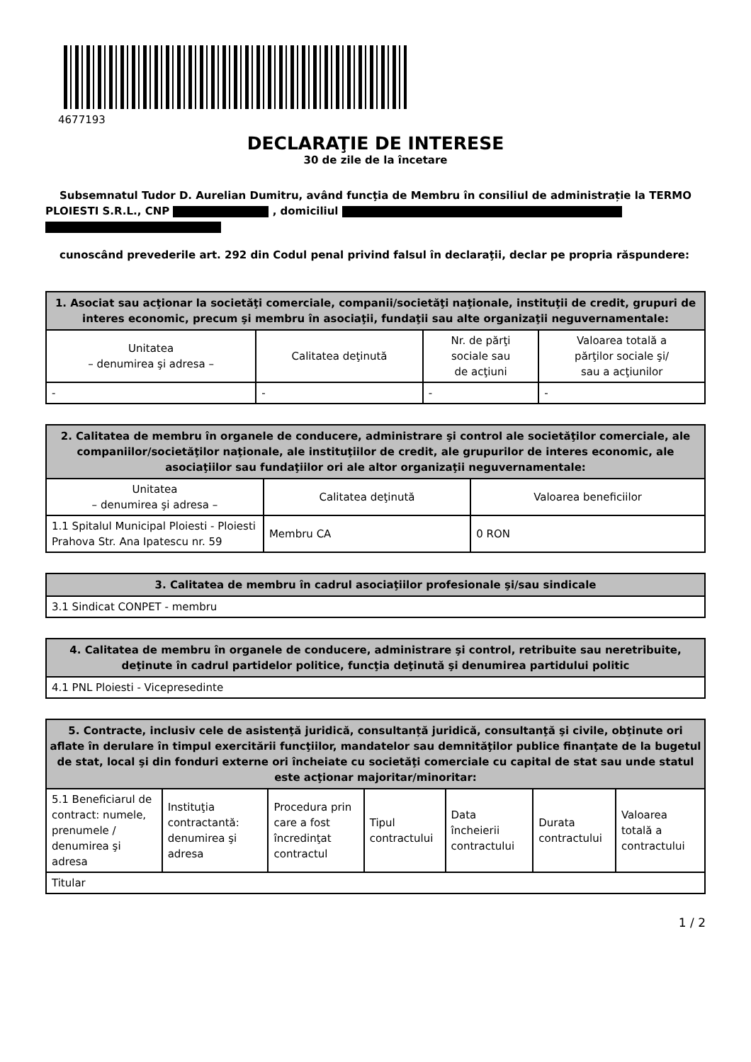4677193
DECLARAŢIE DE INTERESE
30 de zile de la încetare
Subsemnatul Tudor D. Aurelian Dumitru, având funcţia de Membru în consiliul de administrație la TERMO PLOIESTI S.R.L., CNP , domiciliul
cunoscând prevederile art. 292 din Codul penal privind falsul în declaraţii, declar pe propria răspundere:
| 1. Asociat sau acţionar la societăţi comerciale, companii/societăţi naţionale, instituţii de credit, grupuri de interes economic, precum şi membru în asociaţii, fundaţii sau alte organizaţii neguvernamentale: | | | |
| --- | --- | --- | --- |
| Unitatea – denumirea şi adresa – | Calitatea deţinută | Nr. de părţi sociale sau de acţiuni | Valoarea totală a părţilor sociale şi/ sau a acţiunilor |
| - | - | - | - |
| 2. Calitatea de membru în organele de conducere, administrare şi control ale societăţilor comerciale, ale companiilor/societăţilor naţionale, ale instituţiilor de credit, ale grupurilor de interes economic, ale asociaţiilor sau fundaţiilor ori ale altor organizaţii neguvernamentale: | | |
| --- | --- | --- |
| Unitatea – denumirea şi adresa – | Calitatea deţinută | Valoarea beneficiilor |
| 1.1 Spitalul Municipal Ploiesti - Ploiesti Prahova Str. Ana Ipatescu nr. 59 | Membru CA | 0 RON |
| 3. Calitatea de membru în cadrul asociaţiilor profesionale şi/sau sindicale |
| --- |
| 3.1 Sindicat CONPET - membru |
| 4. Calitatea de membru în organele de conducere, administrare şi control, retribuite sau neretribuite, deţinute în cadrul partidelor politice, funcţia deţinută şi denumirea partidului politic |
| --- |
| 4.1 PNL Ploiesti - Vicepresedinte |
| 5. Contracte, inclusiv cele de asistenţă juridică, consultanță juridică, consultanţă şi civile, obţinute ori aflate în derulare în timpul exercitării funcţiilor, mandatelor sau demnităţilor publice finanţate de la bugetul de stat, local şi din fonduri externe ori încheiate cu societăţi comerciale cu capital de stat sau unde statul este acţionar majoritar/minoritar: | | | | | | |
| --- | --- | --- | --- | --- | --- | --- |
| 5.1 Beneficiarul de contract: numele, prenumele / denumirea şi adresa | Instituţia contractantă: denumirea şi adresa | Procedura prin care a fost încredinţat contractul | Tipul contractului | Data încheierii contractului | Durata contractului | Valoarea totală a contractului |
| Titular | | | | | | |
1 / 2